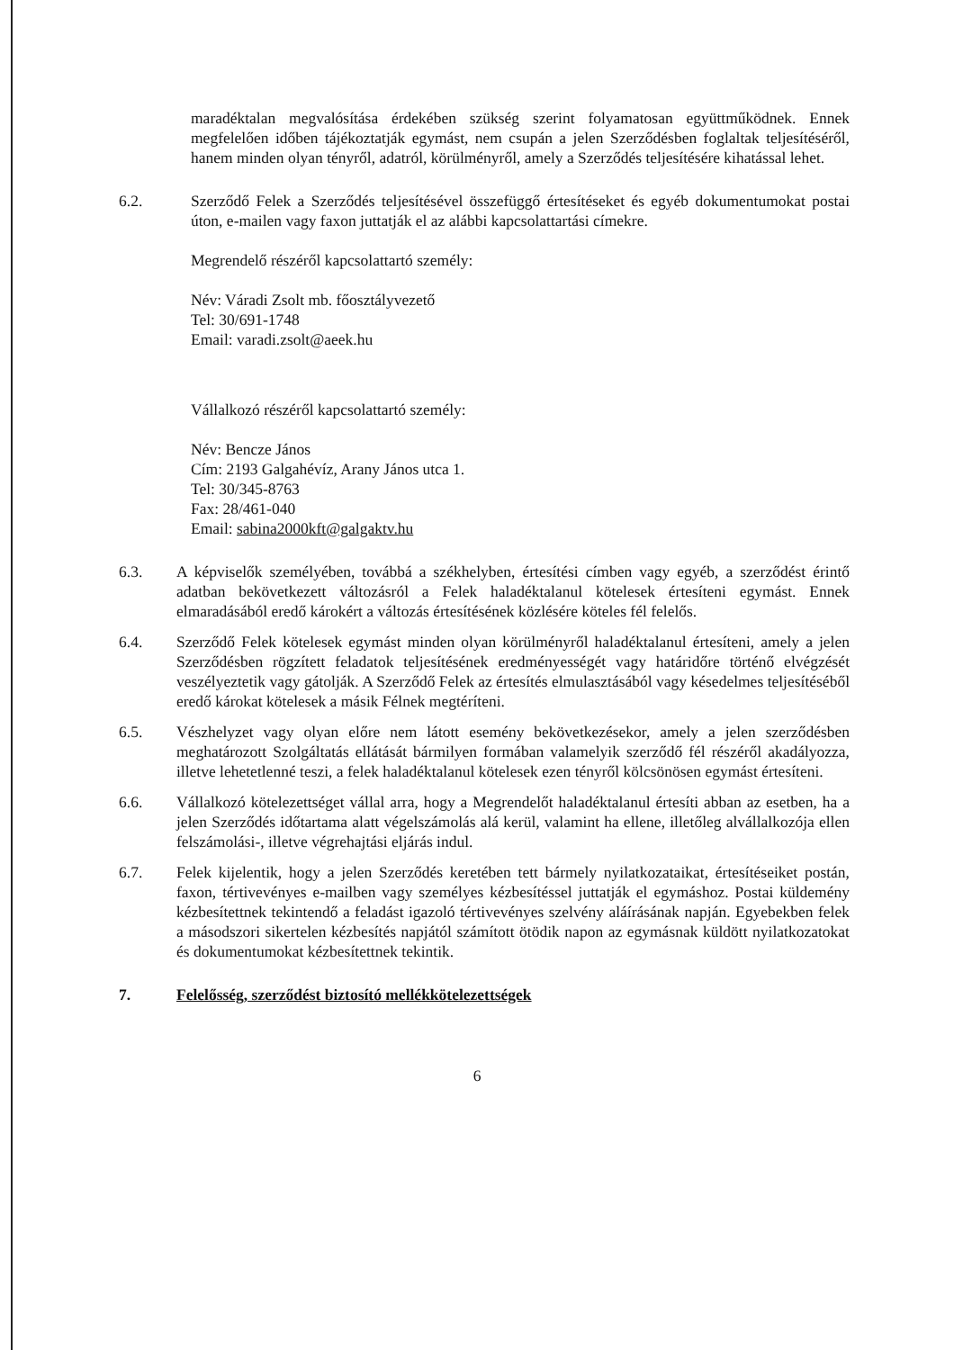maradéktalan megvalósítása érdekében szükség szerint folyamatosan együttműködnek. Ennek megfelelően időben tájékoztatják egymást, nem csupán a jelen Szerződésben foglaltak teljesítéséről, hanem minden olyan tényről, adatról, körülményről, amely a Szerződés teljesítésére kihatással lehet.
6.2. Szerződő Felek a Szerződés teljesítésével összefüggő értesítéseket és egyéb dokumentumokat postai úton, e-mailen vagy faxon juttatják el az alábbi kapcsolattartási címekre.
Megrendelő részéről kapcsolattartó személy:
Név: Váradi Zsolt mb. főosztályvezető
Tel: 30/691-1748
Email: varadi.zsolt@aeek.hu
Vállalkozó részéről kapcsolattartó személy:
Név: Bencze János
Cím: 2193 Galgahévíz, Arany János utca 1.
Tel: 30/345-8763
Fax: 28/461-040
Email: sabina2000kft@galgaktv.hu
6.3. A képviselők személyében, továbbá a székhelyben, értesítési címben vagy egyéb, a szerződést érintő adatban bekövetkezett változásról a Felek haladéktalanul kötelesek értesíteni egymást. Ennek elmaradásából eredő károkért a változás értesítésének közlésére köteles fél felelős.
6.4. Szerződő Felek kötelesek egymást minden olyan körülményről haladéktalanul értesíteni, amely a jelen Szerződésben rögzített feladatok teljesítésének eredményességét vagy határidőre történő elvégzését veszélyeztetik vagy gátolják. A Szerződő Felek az értesítés elmulasztásából vagy késedelmes teljesítéséből eredő károkat kötelesek a másik Félnek megtéríteni.
6.5. Vészhelyzet vagy olyan előre nem látott esemény bekövetkezésekor, amely a jelen szerződésben meghatározott Szolgáltatás ellátását bármilyen formában valamelyik szerződő fél részéről akadályozza, illetve lehetetlenné teszi, a felek haladéktalanul kötelesek ezen tényről kölcsönösen egymást értesíteni.
6.6. Vállalkozó kötelezettséget vállal arra, hogy a Megrendelőt haladéktalanul értesíti abban az esetben, ha a jelen Szerződés időtartama alatt végelszámolás alá kerül, valamint ha ellene, illetőleg alvállalkozója ellen felszámolási-, illetve végrehajtási eljárás indul.
6.7. Felek kijelentik, hogy a jelen Szerződés keretében tett bármely nyilatkozataikat, értesítéseiket postán, faxon, tértivevényes e-mailben vagy személyes kézbesítéssel juttatják el egymáshoz. Postai küldemény kézbesítettnek tekintendő a feladást igazoló tértivevényes szelvény aláírásának napján. Egyebekben felek a másodszori sikertelen kézbesítés napjától számított ötödik napon az egymásnak küldött nyilatkozatokat és dokumentumokat kézbesítettnek tekintik.
7. Felelősség, szerződést biztosító mellékkötelezettségek
6